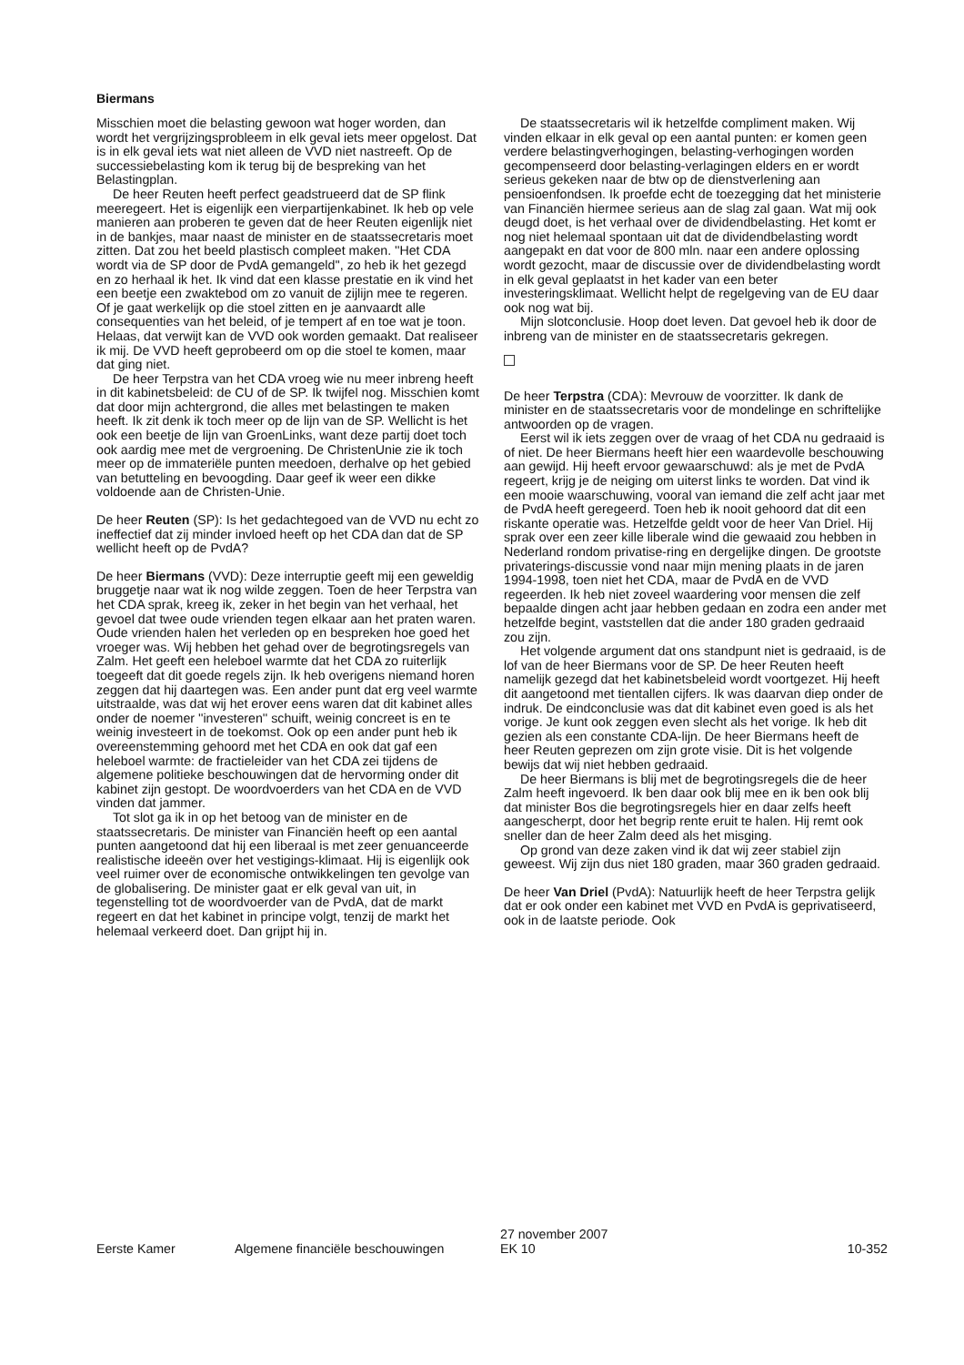Biermans
Misschien moet die belasting gewoon wat hoger worden, dan wordt het vergrijzingsprobleem in elk geval iets meer opgelost. Dat is in elk geval iets wat niet alleen de VVD niet nastreeft. Op de successiebelasting kom ik terug bij de bespreking van het Belastingplan.
De heer Reuten heeft perfect geadstrueerd dat de SP flink meeregeert. Het is eigenlijk een vierpartijenkabinet. Ik heb op vele manieren aan proberen te geven dat de heer Reuten eigenlijk niet in de bankjes, maar naast de minister en de staatssecretaris moet zitten. Dat zou het beeld plastisch compleet maken. ''Het CDA wordt via de SP door de PvdA gemangeld'', zo heb ik het gezegd en zo herhaal ik het. Ik vind dat een klasse prestatie en ik vind het een beetje een zwaktebod om zo vanuit de zijlijn mee te regeren. Of je gaat werkelijk op die stoel zitten en je aanvaardt alle consequenties van het beleid, of je tempert af en toe wat je toon. Helaas, dat verwijt kan de VVD ook worden gemaakt. Dat realiseer ik mij. De VVD heeft geprobeerd om op die stoel te komen, maar dat ging niet.
De heer Terpstra van het CDA vroeg wie nu meer inbreng heeft in dit kabinetsbeleid: de CU of de SP. Ik twijfel nog. Misschien komt dat door mijn achtergrond, die alles met belastingen te maken heeft. Ik zit denk ik toch meer op de lijn van de SP. Wellicht is het ook een beetje de lijn van GroenLinks, want deze partij doet toch ook aardig mee met de vergroening. De ChristenUnie zie ik toch meer op de immateriële punten meedoen, derhalve op het gebied van betutteling en bevoogding. Daar geef ik weer een dikke voldoende aan de Christen-Unie.
De heer Reuten (SP): Is het gedachtegoed van de VVD nu echt zo ineffectief dat zij minder invloed heeft op het CDA dan dat de SP wellicht heeft op de PvdA?
De heer Biermans (VVD): Deze interruptie geeft mij een geweldig bruggetje naar wat ik nog wilde zeggen. Toen de heer Terpstra van het CDA sprak, kreeg ik, zeker in het begin van het verhaal, het gevoel dat twee oude vrienden tegen elkaar aan het praten waren. Oude vrienden halen het verleden op en bespreken hoe goed het vroeger was. Wij hebben het gehad over de begrotingsregels van Zalm. Het geeft een heleboel warmte dat het CDA zo ruiterlijk toegeeft dat dit goede regels zijn. Ik heb overigens niemand horen zeggen dat hij daartegen was. Een ander punt dat erg veel warmte uitstraalde, was dat wij het erover eens waren dat dit kabinet alles onder de noemer ''investeren'' schuift, weinig concreet is en te weinig investeert in de toekomst. Ook op een ander punt heb ik overeenstemming gehoord met het CDA en ook dat gaf een heleboel warmte: de fractieleider van het CDA zei tijdens de algemene politieke beschouwingen dat de hervorming onder dit kabinet zijn gestopt. De woordvoerders van het CDA en de VVD vinden dat jammer.
Tot slot ga ik in op het betoog van de minister en de staatssecretaris. De minister van Financiën heeft op een aantal punten aangetoond dat hij een liberaal is met zeer genuanceerde realistische ideeën over het vestigings-klimaat. Hij is eigenlijk ook veel ruimer over de economische ontwikkelingen ten gevolge van de globalisering. De minister gaat er elk geval van uit, in tegenstelling tot de woordvoerder van de PvdA, dat de markt regeert en dat het kabinet in principe volgt, tenzij de markt het helemaal verkeerd doet. Dan grijpt hij in.
De staatssecretaris wil ik hetzelfde compliment maken. Wij vinden elkaar in elk geval op een aantal punten: er komen geen verdere belastingverhogingen, belasting-verhogingen worden gecompenseerd door belasting-verlagingen elders en er wordt serieus gekeken naar de btw op de dienstverlening aan pensioenfondsen. Ik proefde echt de toezegging dat het ministerie van Financiën hiermee serieus aan de slag zal gaan. Wat mij ook deugd doet, is het verhaal over de dividendbelasting. Het komt er nog niet helemaal spontaan uit dat de dividendbelasting wordt aangepakt en dat voor de 800 mln. naar een andere oplossing wordt gezocht, maar de discussie over de dividendbelasting wordt in elk geval geplaatst in het kader van een beter investeringsklimaat. Wellicht helpt de regelgeving van de EU daar ook nog wat bij.
Mijn slotconclusie. Hoop doet leven. Dat gevoel heb ik door de inbreng van de minister en de staatssecretaris gekregen.
De heer Terpstra (CDA): Mevrouw de voorzitter. Ik dank de minister en de staatssecretaris voor de mondelinge en schriftelijke antwoorden op de vragen.
Eerst wil ik iets zeggen over de vraag of het CDA nu gedraaid is of niet. De heer Biermans heeft hier een waardevolle beschouwing aan gewijd. Hij heeft ervoor gewaarschuwd: als je met de PvdA regeert, krijg je de neiging om uiterst links te worden. Dat vind ik een mooie waarschuwing, vooral van iemand die zelf acht jaar met de PvdA heeft geregeerd. Toen heb ik nooit gehoord dat dit een riskante operatie was. Hetzelfde geldt voor de heer Van Driel. Hij sprak over een zeer kille liberale wind die gewaaid zou hebben in Nederland rondom privatise-ring en dergelijke dingen. De grootste privaterings-discussie vond naar mijn mening plaats in de jaren 1994-1998, toen niet het CDA, maar de PvdA en de VVD regeerden. Ik heb niet zoveel waardering voor mensen die zelf bepaalde dingen acht jaar hebben gedaan en zodra een ander met hetzelfde begint, vaststellen dat die ander 180 graden gedraaid zou zijn.
Het volgende argument dat ons standpunt niet is gedraaid, is de lof van de heer Biermans voor de SP. De heer Reuten heeft namelijk gezegd dat het kabinetsbeleid wordt voortgezet. Hij heeft dit aangetoond met tientallen cijfers. Ik was daarvan diep onder de indruk. De eindconclusie was dat dit kabinet even goed is als het vorige. Je kunt ook zeggen even slecht als het vorige. Ik heb dit gezien als een constante CDA-lijn. De heer Biermans heeft de heer Reuten geprezen om zijn grote visie. Dit is het volgende bewijs dat wij niet hebben gedraaid.
De heer Biermans is blij met de begrotingsregels die de heer Zalm heeft ingevoerd. Ik ben daar ook blij mee en ik ben ook blij dat minister Bos die begrotingsregels hier en daar zelfs heeft aangescherpt, door het begrip rente eruit te halen. Hij remt ook sneller dan de heer Zalm deed als het misging.
Op grond van deze zaken vind ik dat wij zeer stabiel zijn geweest. Wij zijn dus niet 180 graden, maar 360 graden gedraaid.
De heer Van Driel (PvdA): Natuurlijk heeft de heer Terpstra gelijk dat er ook onder een kabinet met VVD en PvdA is geprivatiseerd, ook in de laatste periode. Ook
Eerste Kamer Algemene financiële beschouwingen 27 november 2007
EK 10 10-352